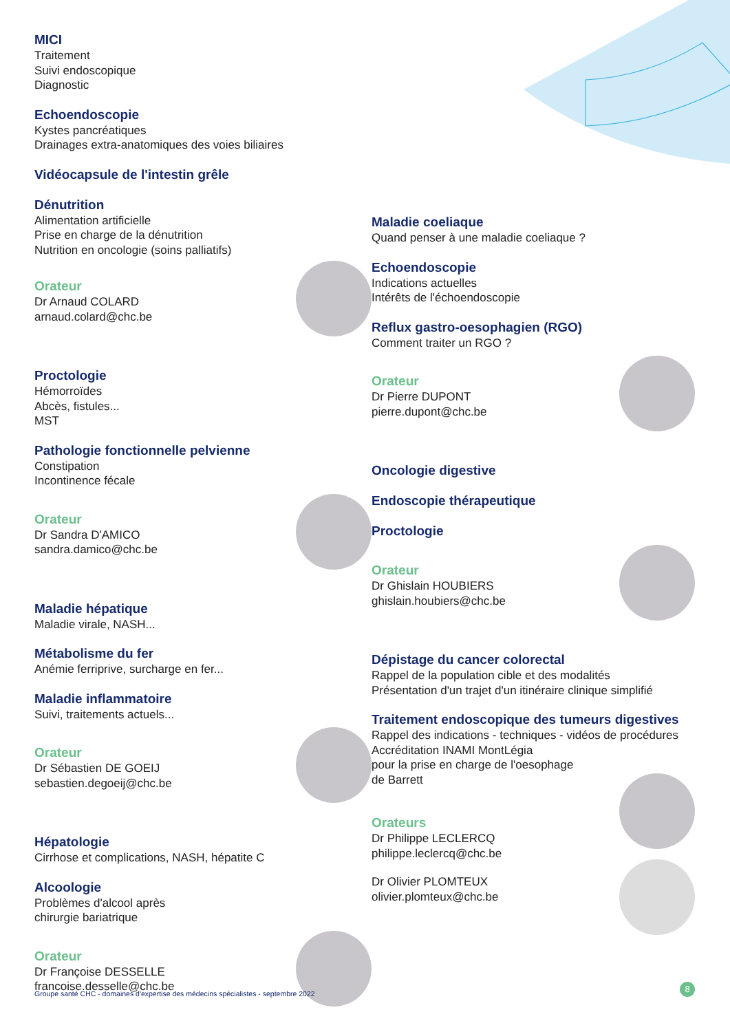MICI
Traitement
Suivi endoscopique
Diagnostic
Echoendoscopie
Kystes pancréatiques
Drainages extra-anatomiques des voies biliaires
Vidéocapsule de l'intestin grêle
Dénutrition
Alimentation artificielle
Prise en charge de la dénutrition
Nutrition en oncologie (soins palliatifs)
Orateur
Dr Arnaud COLARD
arnaud.colard@chc.be
Proctologie
Hémorroïdes
Abcès, fistules...
MST
Pathologie fonctionnelle pelvienne
Constipation
Incontinence fécale
Orateur
Dr Sandra D'AMICO
sandra.damico@chc.be
Maladie hépatique
Maladie virale, NASH...
Métabolisme du fer
Anémie ferriprive, surcharge en fer...
Maladie inflammatoire
Suivi, traitements actuels...
Orateur
Dr Sébastien DE GOEIJ
sebastien.degoeij@chc.be
Hépatologie
Cirrhose et complications, NASH, hépatite C
Alcoologie
Problèmes d'alcool après
chirurgie bariatrique
Orateur
Dr Françoise DESSELLE
francoise.desselle@chc.be
Maladie coeliaque
Quand penser à une maladie coeliaque ?
Echoendoscopie
Indications actuelles
Intérêts de l'échoendoscopie
Reflux gastro-oesophagien (RGO)
Comment traiter un RGO ?
Orateur
Dr Pierre DUPONT
pierre.dupont@chc.be
Oncologie digestive
Endoscopie thérapeutique
Proctologie
Orateur
Dr Ghislain HOUBIERS
ghislain.houbiers@chc.be
Dépistage du cancer colorectal
Rappel de la population cible et des modalités
Présentation d'un trajet d'un itinéraire clinique simplifié
Traitement endoscopique des tumeurs digestives
Rappel des indications - techniques - vidéos de procédures
Accréditation INAMI MontLégia
pour la prise en charge de l'oesophage
de Barrett
Orateurs
Dr Philippe LECLERCQ
philippe.leclercq@chc.be
Dr Olivier PLOMTEUX
olivier.plomteux@chc.be
Groupe santé CHC - domaines d'expertise des médecins spécialistes - septembre 2022
8